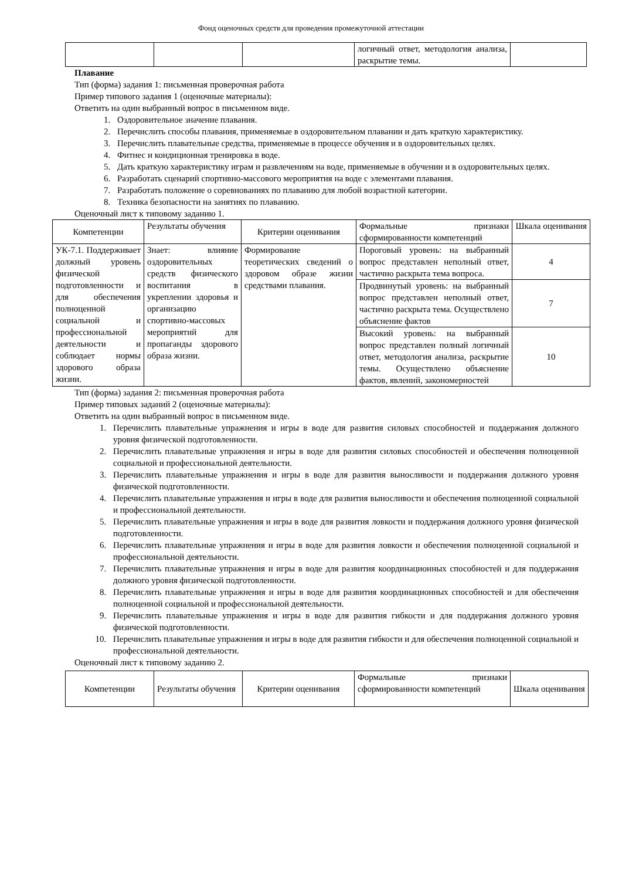Фонд оценочных средств для проведения промежуточной аттестации
| | | | логичный ответ, методология анализа, раскрытие темы. | |
Плавание
Тип (форма) задания 1: письменная проверочная работа
Пример типового задания 1 (оценочные материалы):
Ответить на один выбранный вопрос в письменном виде.
1. Оздоровительное значение плавания.
2. Перечислить способы плавания, применяемые в оздоровительном плавании и дать краткую характеристику.
3. Перечислить плавательные средства, применяемые в процессе обучения и в оздоровительных целях.
4. Фитнес и кондиционная тренировка в воде.
5. Дать краткую характеристику играм и развлечениям на воде, применяемые в обучении и в оздоровительных целях.
6. Разработать сценарий спортивно-массового мероприятия на воде с элементами плавания.
7. Разработать положение о соревнованиях по плаванию для любой возрастной категории.
8. Техника безопасности на занятиях по плаванию.
Оценочный лист к типовому заданию 1.
| Компетенции | Результаты обучения | Критерии оценивания | Формальные признаки сформированности компетенций | Шкала оценивания |
| УК-7.1. Поддерживает должный уровень физической подготовленности и для обеспечения полноценной социальной и профессиональной деятельности и соблюдает нормы здорового образа жизни. | Знает: влияние оздоровительных средств физического воспитания в укреплении здоровья и организацию спортивно-массовых мероприятий для пропаганды здорового образа жизни. | Формирование теоретических сведений о здоровом образе жизни средствами плавания. | Пороговый уровень: на выбранный вопрос представлен неполный ответ, частично раскрыта тема вопроса. | 4 |
| | | | Продвинутый уровень: на выбранный вопрос представлен неполный ответ, частично раскрыта тема. Осуществлено объяснение фактов | 7 |
| | | | Высокий уровень: на выбранный вопрос представлен полный логичный ответ, методология анализа, раскрытие темы. Осуществлено объяснение фактов, явлений, закономерностей | 10 |
Тип (форма) задания 2: письменная проверочная работа
Пример типовых заданий 2 (оценочные материалы):
Ответить на один выбранный вопрос в письменном виде.
1. Перечислить плавательные упражнения и игры в воде для развития силовых способностей и поддержания должного уровня физической подготовленности.
2. Перечислить плавательные упражнения и игры в воде для развития силовых способностей и обеспечения полноценной социальной и профессиональной деятельности.
3. Перечислить плавательные упражнения и игры в воде для развития выносливости и поддержания должного уровня физической подготовленности.
4. Перечислить плавательные упражнения и игры в воде для развития выносливости и обеспечения полноценной социальной и профессиональной деятельности.
5. Перечислить плавательные упражнения и игры в воде для развития ловкости и поддержания должного уровня физической подготовленности.
6. Перечислить плавательные упражнения и игры в воде для развития ловкости и обеспечения полноценной социальной и профессиональной деятельности.
7. Перечислить плавательные упражнения и игры в воде для развития координационных способностей и для поддержания должного уровня физической подготовленности.
8. Перечислить плавательные упражнения и игры в воде для развития координационных способностей и для обеспечения полноценной социальной и профессиональной деятельности.
9. Перечислить плавательные упражнения и игры в воде для развития гибкости и для поддержания должного уровня физической подготовленности.
10. Перечислить плавательные упражнения и игры в воде для развития гибкости и для обеспечения полноценной социальной и профессиональной деятельности.
Оценочный лист к типовому заданию 2.
| Компетенции | Результаты обучения | Критерии оценивания | Формальные признаки сформированности компетенций | Шкала оценивания |